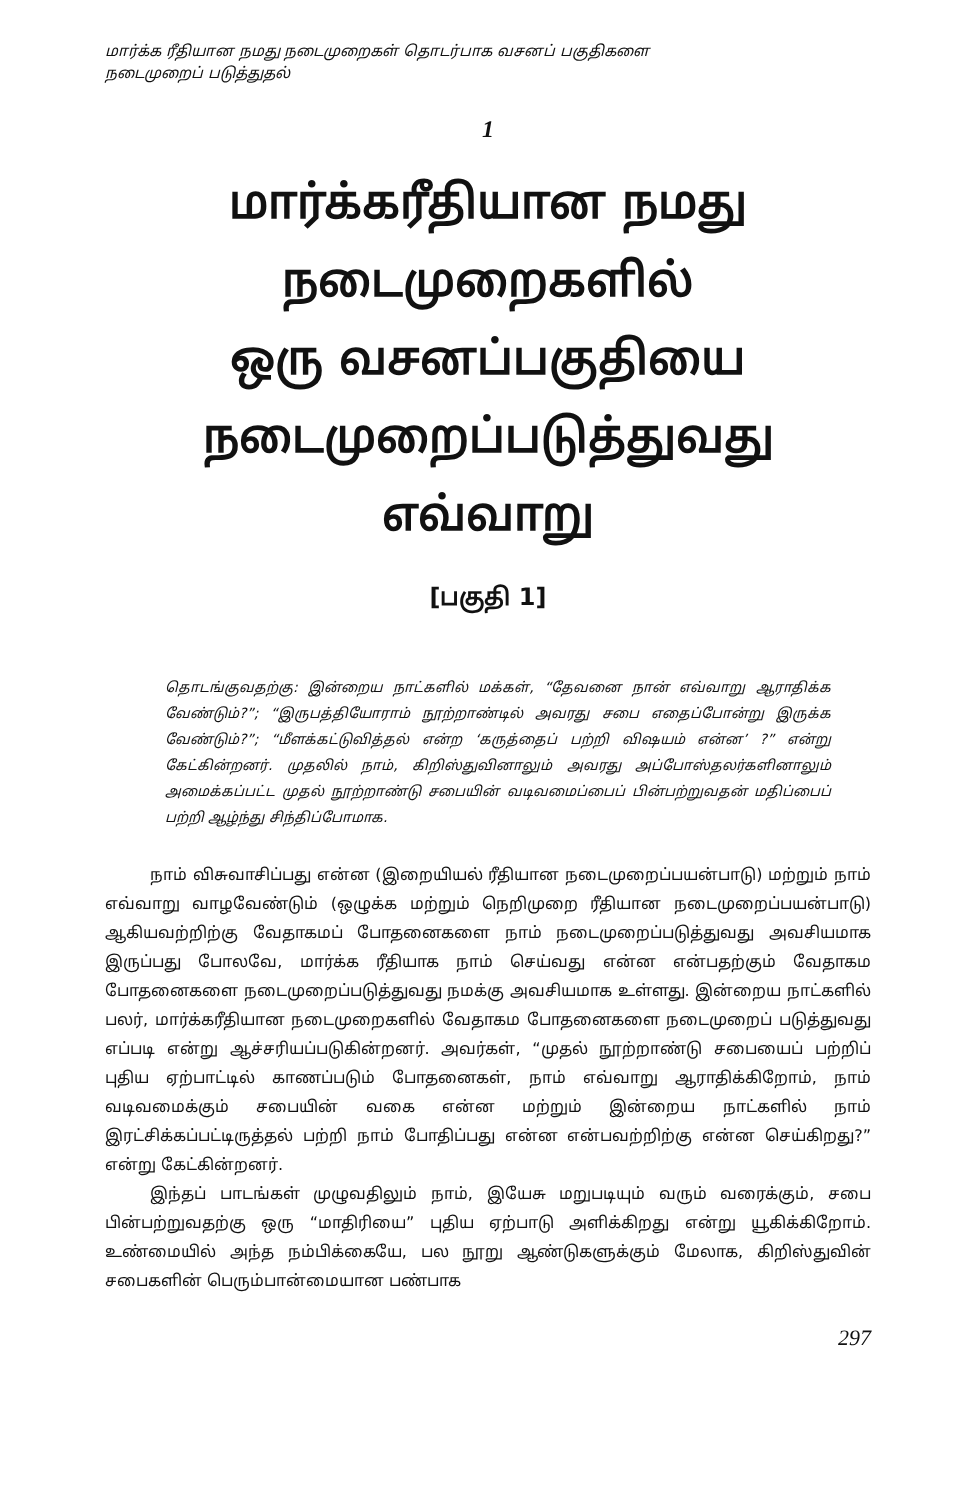மார்க்க ரீதியான நமது நடைமுறைகள் தொடர்பாக வசனப் பகுதிகளை
நடைமுறைப் படுத்துதல்
1
மார்க்கரீதியான நமது
நடைமுறைகளில்
ஒரு வசனப்பகுதியை
நடைமுறைப்படுத்துவது
எவ்வாறு
[பகுதி 1]
தொடங்குவதற்கு: இன்றைய நாட்களில் மக்கள், “தேவனை நான் எவ்வாறு ஆராதிக்க வேண்டும்?”; “இருபத்தியோராம் நூற்றாண்டில் அவரது சபை எதைப்போன்று இருக்க வேண்டும்?”; “மீளக்கட்டுவித்தல் என்ற ‘கருத்தைப் பற்றி விஷயம் என்ன’ ?” என்று கேட்கின்றனர். முதலில் நாம், கிறிஸ்துவினாலும் அவரது அப்போஸ்தலர்களினாலும் அமைக்கப்பட்ட முதல் நூற்றாண்டு சபையின் வடிவமைப்பைப் பின்பற்றுவதன் மதிப்பைப் பற்றி ஆழ்ந்து சிந்திப்போமாக.
நாம் விசுவாசிப்பது என்ன (இறையியல் ரீதியான நடைமுறைப்பயன்பாடு) மற்றும் நாம் எவ்வாறு வாழவேண்டும் (ஒழுக்க மற்றும் நெறிமுறை ரீதியான நடைமுறைப்பயன்பாடு) ஆகியவற்றிற்கு வேதாகமப் போதனைகளை நாம் நடைமுறைப்படுத்துவது அவசியமாக இருப்பது போலவே, மார்க்க ரீதியாக நாம் செய்வது என்ன என்பதற்கும் வேதாகம போதனைகளை நடைமுறைப்படுத்துவது நமக்கு அவசியமாக உள்ளது. இன்றைய நாட்களில் பலர், மார்க்கரீதியான நடைமுறைகளில் வேதாகம போதனைகளை நடைமுறைப் படுத்துவது எப்படி என்று ஆச்சரியப்படுகின்றனர். அவர்கள், “முதல் நூற்றாண்டு சபையைப் பற்றிப் புதிய ஏற்பாட்டில் காணப்படும் போதனைகள், நாம் எவ்வாறு ஆராதிக்கிறோம், நாம் வடிவமைக்கும் சபையின் வகை என்ன மற்றும் இன்றைய நாட்களில் நாம் இரட்சிக்கப்பட்டிருத்தல் பற்றி நாம் போதிப்பது என்ன என்பவற்றிற்கு என்ன செய்கிறது?” என்று கேட்கின்றனர்.
இந்தப் பாடங்கள் முழுவதிலும் நாம், இயேசு மறுபடியும் வரும் வரைக்கும், சபை பின்பற்றுவதற்கு ஒரு “மாதிரியை” புதிய ஏற்பாடு அளிக்கிறது என்று யூகிக்கிறோம். உண்மையில் அந்த நம்பிக்கையே, பல நூறு ஆண்டுகளுக்கும் மேலாக, கிறிஸ்துவின் சபைகளின் பெரும்பான்மையான பண்பாக
297